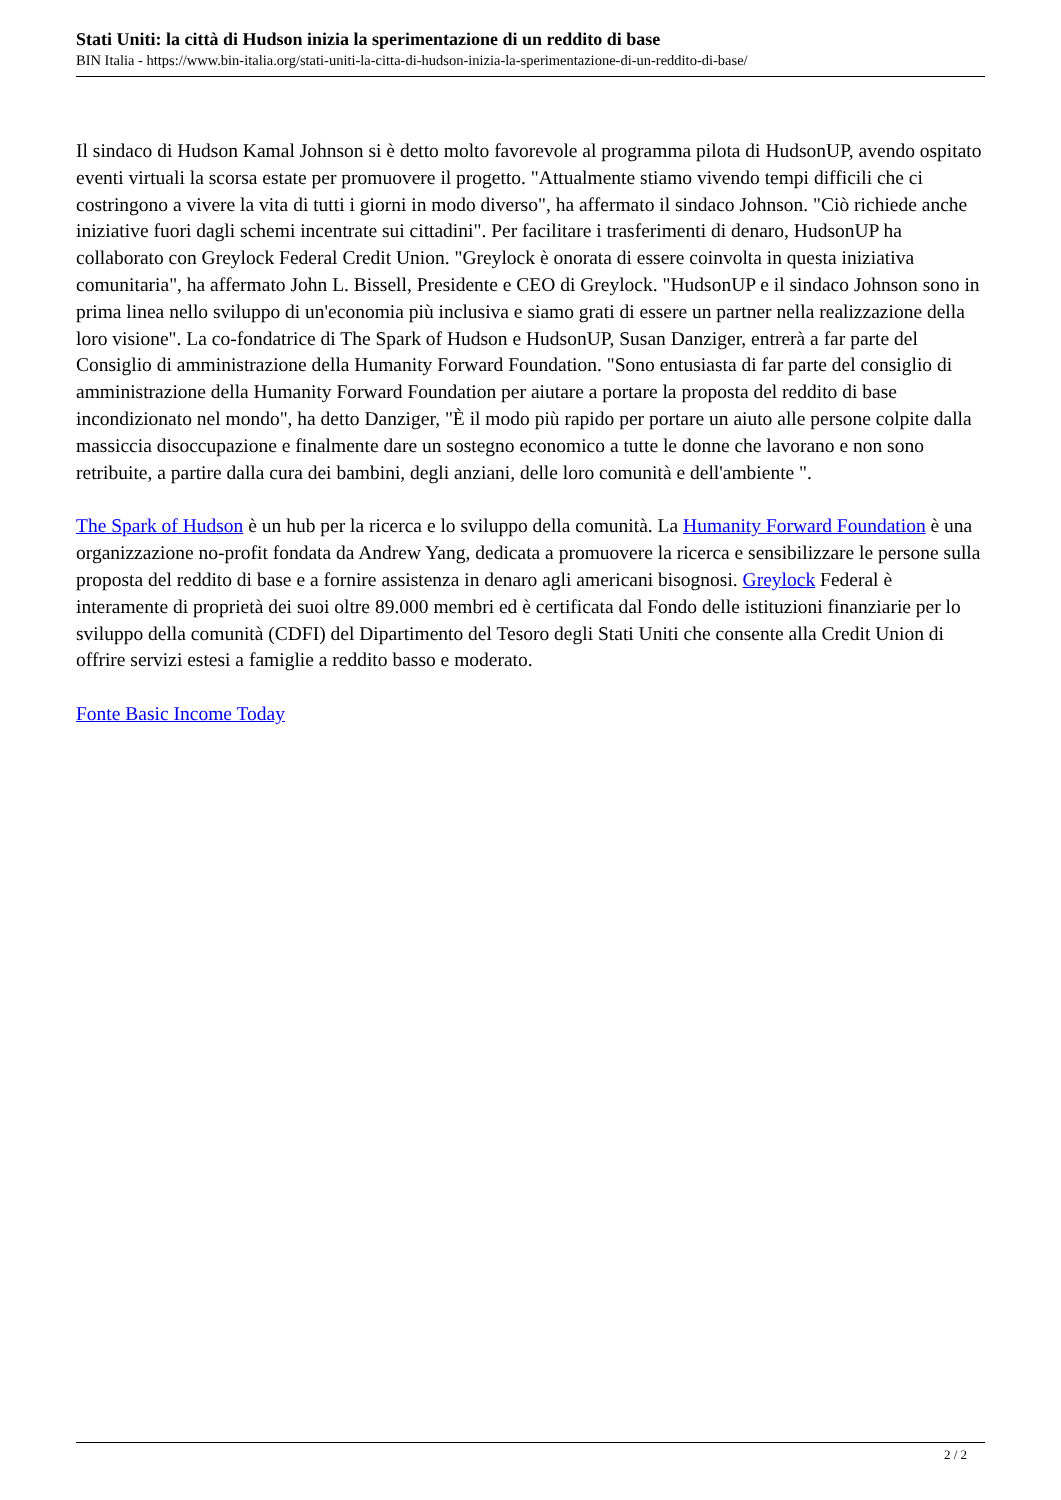Stati Uniti: la città di Hudson inizia la sperimentazione di un reddito di base
BIN Italia - https://www.bin-italia.org/stati-uniti-la-citta-di-hudson-inizia-la-sperimentazione-di-un-reddito-di-base/
Il sindaco di Hudson Kamal Johnson si è detto molto favorevole al programma pilota di HudsonUP, avendo ospitato eventi virtuali la scorsa estate per promuovere il progetto. "Attualmente stiamo vivendo tempi difficili che ci costringono a vivere la vita di tutti i giorni in modo diverso", ha affermato il sindaco Johnson. "Ciò richiede anche iniziative fuori dagli schemi incentrate sui cittadini". Per facilitare i trasferimenti di denaro, HudsonUP ha collaborato con Greylock Federal Credit Union. "Greylock è onorata di essere coinvolta in questa iniziativa comunitaria", ha affermato John L. Bissell, Presidente e CEO di Greylock. "HudsonUP e il sindaco Johnson sono in prima linea nello sviluppo di un'economia più inclusiva e siamo grati di essere un partner nella realizzazione della loro visione". La co-fondatrice di The Spark of Hudson e HudsonUP, Susan Danziger, entrerà a far parte del Consiglio di amministrazione della Humanity Forward Foundation. "Sono entusiasta di far parte del consiglio di amministrazione della Humanity Forward Foundation per aiutare a portare la proposta del reddito di base incondizionato nel mondo", ha detto Danziger, "È il modo più rapido per portare un aiuto alle persone colpite dalla massiccia disoccupazione e finalmente dare un sostegno economico a tutte le donne che lavorano e non sono retribuite, a partire dalla cura dei bambini, degli anziani, delle loro comunità e dell'ambiente ".
The Spark of Hudson è un hub per la ricerca e lo sviluppo della comunità. La Humanity Forward Foundation è una organizzazione no-profit fondata da Andrew Yang, dedicata a promuovere la ricerca e sensibilizzare le persone sulla proposta del reddito di base e a fornire assistenza in denaro agli americani bisognosi. Greylock Federal è interamente di proprietà dei suoi oltre 89.000 membri ed è certificata dal Fondo delle istituzioni finanziarie per lo sviluppo della comunità (CDFI) del Dipartimento del Tesoro degli Stati Uniti che consente alla Credit Union di offrire servizi estesi a famiglie a reddito basso e moderato.
Fonte Basic Income Today
2 / 2